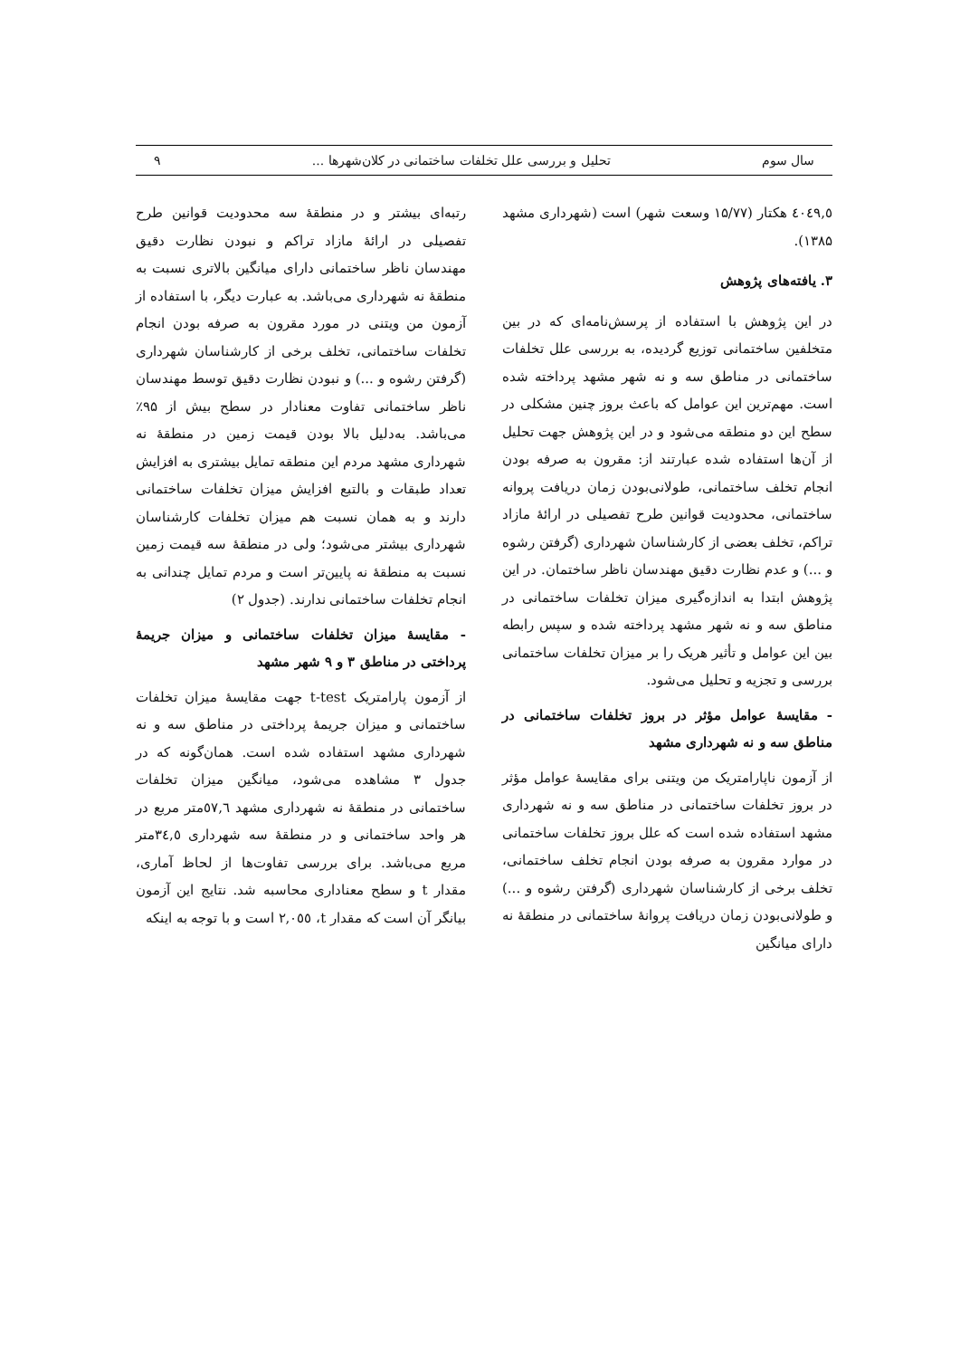سال سوم تحلیل و بررسی علل تخلفات ساختمانی در کلان‌شهرها ... ۹
٤٠٤٩,٥ هکتار (۱۵/۷۷ وسعت شهر) است (شهرداری مشهد ۱۳۸۵).
۳. یافته‌های پژوهش
در این پژوهش با استفاده از پرسش‌نامه‌ای که در بین متخلفین ساختمانی توزیع گردیده، به بررسی علل تخلفات ساختمانی در مناطق سه و نه شهر مشهد پرداخته شده است. مهم‌ترین این عوامل که باعث بروز چنین مشکلی در سطح این دو منطقه می‌شود و در این پژوهش جهت تحلیل از آن‌ها استفاده شده عبارتند از: مقرون به صرفه بودن انجام تخلف ساختمانی، طولانی‌بودن زمان دریافت پروانه ساختمانی، محدودیت قوانین طرح تفصیلی در ارائهٔ مازاد تراکم، تخلف بعضی از کارشناسان شهرداری (گرفتن رشوه و ...) و عدم نظارت دقیق مهندسان ناظر ساختمان. در این پژوهش ابتدا به اندازه‌گیری میزان تخلفات ساختمانی در مناطق سه و نه شهر مشهد پرداخته شده و سپس رابطه بین این عوامل و تأثیر هریک را بر میزان تخلفات ساختمانی بررسی و تجزیه و تحلیل می‌شود.
- مقایسهٔ عوامل مؤثر در بروز تخلفات ساختمانی در مناطق سه و نه شهرداری مشهد
از آزمون ناپارامتریک من ویتنی برای مقایسهٔ عوامل مؤثر در بروز تخلفات ساختمانی در مناطق سه و نه شهرداری مشهد استفاده شده است که علل بروز تخلفات ساختمانی در موارد مقرون به صرفه بودن انجام تخلف ساختمانی، تخلف برخی از کارشناسان شهرداری (گرفتن رشوه و ...) و طولانی‌بودن زمان دریافت پروانهٔ ساختمانی در منطقهٔ نه دارای میانگین
رتبه‌ای بیشتر و در منطقهٔ سه محدودیت قوانین طرح تفصیلی در ارائهٔ مازاد تراکم و نبودن نظارت دقیق مهندسان ناظر ساختمانی دارای میانگین بالاتری نسبت به منطقهٔ نه شهرداری می‌باشد. به عبارت دیگر، با استفاده از آزمون من ویتنی در مورد مقرون به صرفه بودن انجام تخلفات ساختمانی، تخلف برخی از کارشناسان شهرداری (گرفتن رشوه و ...) و نبودن نظارت دقیق توسط مهندسان ناظر ساختمانی تفاوت معنادار در سطح بیش از ۹۵٪ می‌باشد. به‌دلیل بالا بودن قیمت زمین در منطقهٔ نه شهرداری مشهد مردم این منطقه تمایل بیشتری به افزایش تعداد طبقات و بالتبع افزایش میزان تخلفات ساختمانی دارند و به همان نسبت هم میزان تخلفات کارشناسان شهرداری بیشتر می‌شود؛ ولی در منطقهٔ سه قیمت زمین نسبت به منطقهٔ نه پایین‌تر است و مردم تمایل چندانی به انجام تخلفات ساختمانی ندارند. (جدول ۲)
- مقایسهٔ میزان تخلفات ساختمانی و میزان جریمهٔ پرداختی در مناطق ۳ و ۹ شهر مشهد
از آزمون پارامتریک t-test جهت مقایسهٔ میزان تخلفات ساختمانی و میزان جریمهٔ پرداختی در مناطق سه و نه شهرداری مشهد استفاده شده است. همان‌گونه که در جدول ۳ مشاهده می‌شود، میانگین میزان تخلفات ساختمانی در منطقهٔ نه شهرداری مشهد ٥٧,٦متر مربع در هر واحد ساختمانی و در منطقهٔ سه شهرداری ٣٤,٥متر مربع می‌باشد. برای بررسی تفاوت‌ها از لحاظ آماری، مقدار t و سطح معناداری محاسبه شد. نتایج این آزمون بیانگر آن است که مقدار t، ٢,٠٥٥ است و با توجه به اینکه